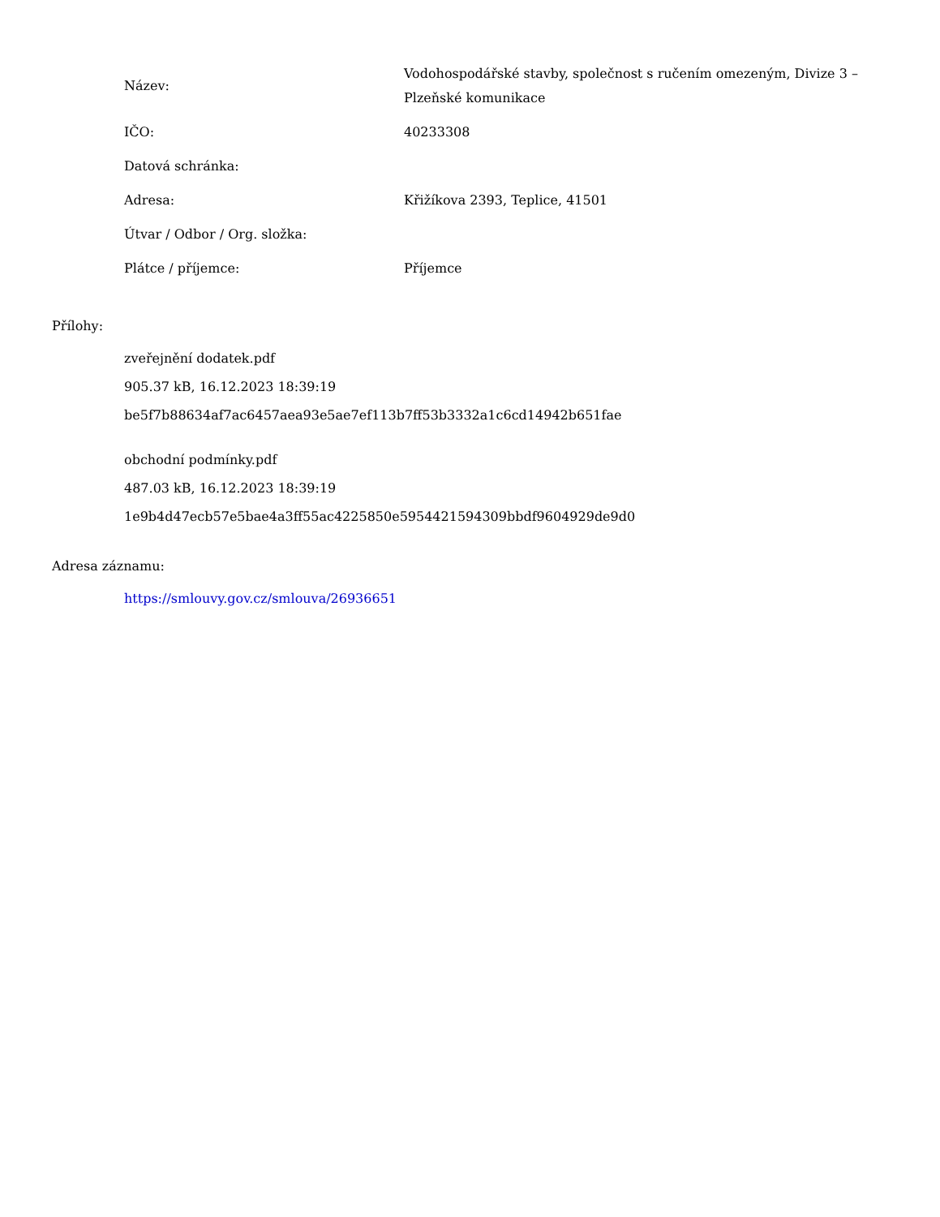| Název: | Vodohospodářské stavby, společnost s ručením omezeným, Divize 3 – Plzeňské komunikace |
| IČO: | 40233308 |
| Datová schránka: | |
| Adresa: | Křižíkova 2393, Teplice, 41501 |
| Útvar / Odbor / Org. složka: | |
| Plátce / příjemce: | Příjemce |
Přílohy:
zveřejnění dodatek.pdf
905.37 kB, 16.12.2023 18:39:19
be5f7b88634af7ac6457aea93e5ae7ef113b7ff53b3332a1c6cd14942b651fae
obchodní podmínky.pdf
487.03 kB, 16.12.2023 18:39:19
1e9b4d47ecb57e5bae4a3ff55ac4225850e5954421594309bbdf9604929de9d0
Adresa záznamu:
https://smlouvy.gov.cz/smlouva/26936651